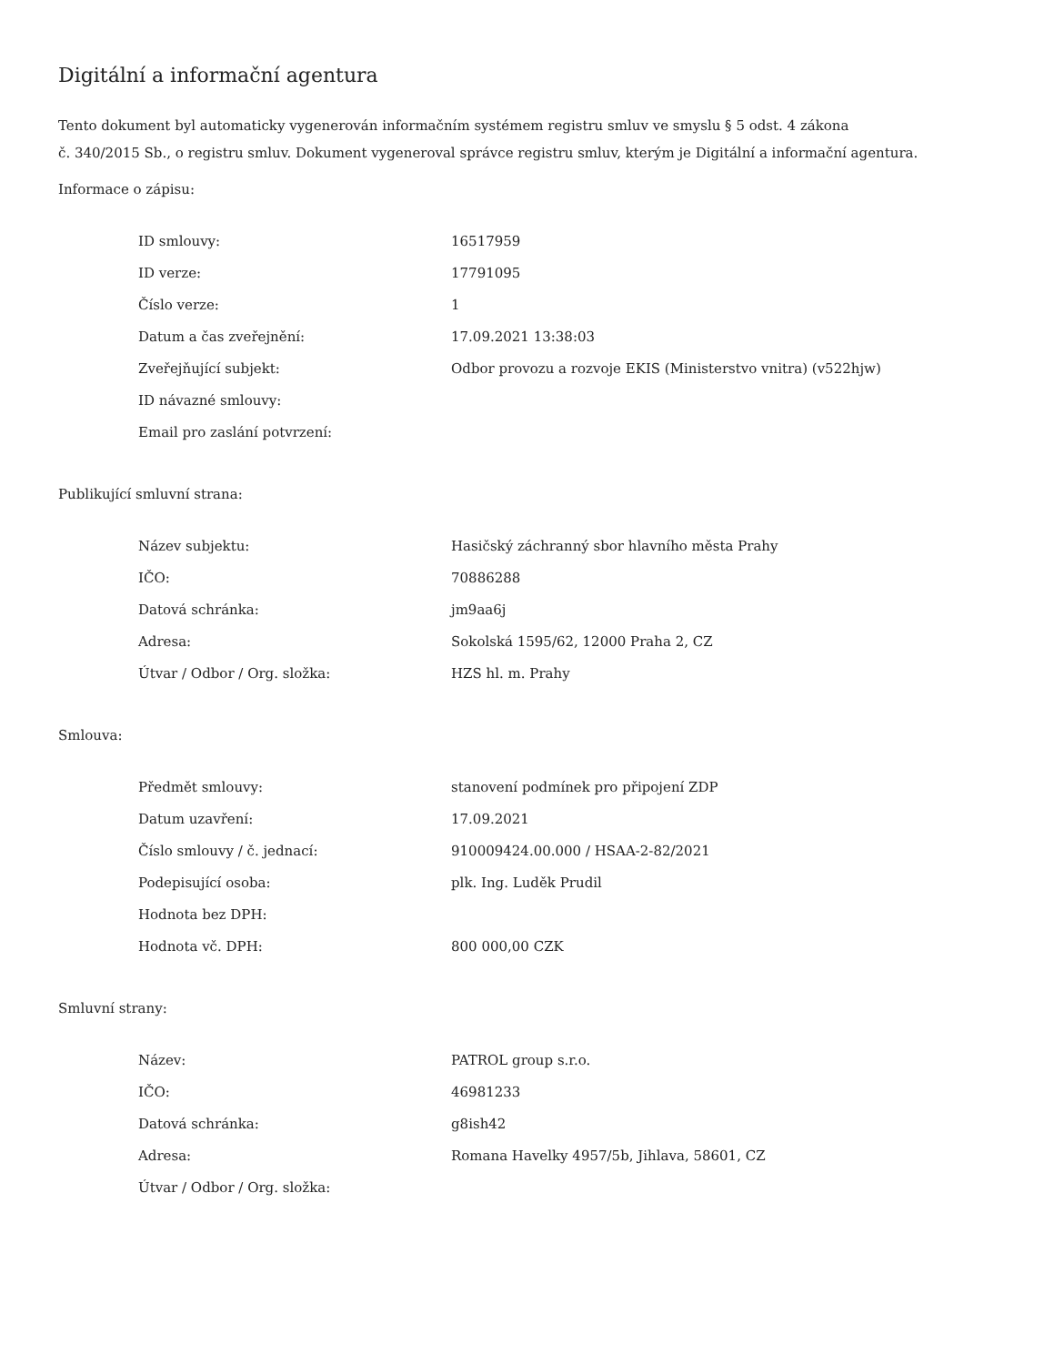Digitální a informační agentura
Tento dokument byl automaticky vygenerován informačním systémem registru smluv ve smyslu § 5 odst. 4 zákona
č. 340/2015 Sb., o registru smluv. Dokument vygeneroval správce registru smluv, kterým je Digitální a informační agentura.
Informace o zápisu:
| ID smlouvy: | 16517959 |
| ID verze: | 17791095 |
| Číslo verze: | 1 |
| Datum a čas zveřejnění: | 17.09.2021 13:38:03 |
| Zveřejňující subjekt: | Odbor provozu a rozvoje EKIS (Ministerstvo vnitra) (v522hjw) |
| ID návazné smlouvy: | |
| Email pro zaslání potvrzení: | |
Publikující smluvní strana:
| Název subjektu: | Hasičský záchranný sbor hlavního města Prahy |
| IČO: | 70886288 |
| Datová schránka: | jm9aa6j |
| Adresa: | Sokolská 1595/62, 12000 Praha 2, CZ |
| Útvar / Odbor / Org. složka: | HZS hl. m. Prahy |
Smlouva:
| Předmět smlouvy: | stanovení podmínek pro připojení ZDP |
| Datum uzavření: | 17.09.2021 |
| Číslo smlouvy / č. jednací: | 910009424.00.000 / HSAA-2-82/2021 |
| Podepisující osoba: | plk. Ing. Luděk Prudil |
| Hodnota bez DPH: | |
| Hodnota vč. DPH: | 800 000,00 CZK |
Smluvní strany:
| Název: | PATROL group s.r.o. |
| IČO: | 46981233 |
| Datová schránka: | g8ish42 |
| Adresa: | Romana Havelky 4957/5b, Jihlava, 58601, CZ |
| Útvar / Odbor / Org. složka: | |